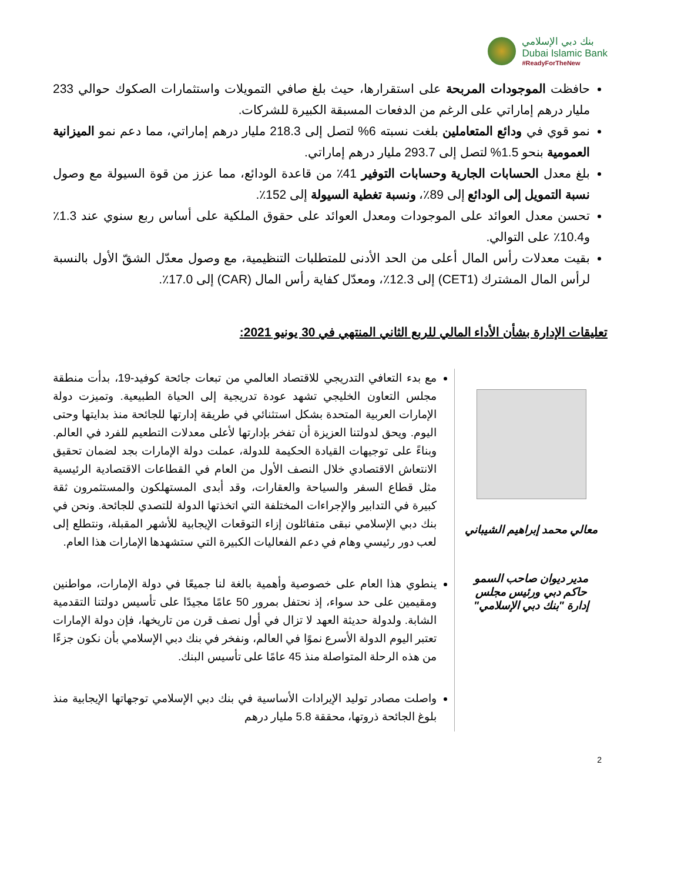بنك دبي الإسلامي
Dubai Islamic Bank
#ReadyForTheNew
حافظت الموجودات المربحة على استقرارها، حيث بلغ صافي التمويلات واستثمارات الصكوك حوالي 233 مليار درهم إماراتي على الرغم من الدفعات المسبقة الكبيرة للشركات.
نمو قوي في ودائع المتعاملين بلغت نسبته 6% لتصل إلى 218.3 مليار درهم إماراتي، مما دعم نمو الميزانية العمومية بنحو 1.5% لتصل إلى 293.7 مليار درهم إماراتي.
بلغ معدل الحسابات الجارية وحسابات التوفير 41٪ من قاعدة الودائع، مما عزز من قوة السيولة مع وصول نسبة التمويل إلى الودائع إلى 89٪، ونسبة تغطية السيولة إلى 152٪.
تحسن معدل العوائد على الموجودات ومعدل العوائد على حقوق الملكية على أساس ربع سنوي عند 1.3٪ و10.4٪ على التوالي.
بقيت معدلات رأس المال أعلى من الحد الأدنى للمتطلبات التنظيمية، مع وصول معدّل الشقّ الأول بالنسبة لرأس المال المشترك (CET1) إلى 12.3٪، ومعدّل كفاية رأس المال (CAR) إلى 17.0٪.
تعليقات الإدارة بشأن الأداء المالي للربع الثاني المنتهي في 30 يونيو 2021:
معالي محمد إبراهيم الشيباني
مدير ديوان صاحب السمو
حاكم دبي ورئيس مجلس
إدارة "بنك دبي الإسلامي"
مع بدء التعافي التدريجي للاقتصاد العالمي من تبعات جائحة كوفيد-19، بدأت منطقة مجلس التعاون الخليجي تشهد عودة تدريجية إلى الحياة الطبيعية. وتميزت دولة الإمارات العربية المتحدة بشكل استثنائي في طريقة إدارتها للجائحة منذ بدايتها وحتى اليوم. ويحق لدولتنا العزيزة أن تفخر بإدارتها لأعلى معدلات التطعيم للفرد في العالم. وبناءً على توجيهات القيادة الحكيمة للدولة، عملت دولة الإمارات بجد لضمان تحقيق الانتعاش الاقتصادي خلال النصف الأول من العام في القطاعات الاقتصادية الرئيسية مثل قطاع السفر والسياحة والعقارات، وقد أبدى المستهلكون والمستثمرون ثقة كبيرة في التدابير والإجراءات المختلفة التي اتخذتها الدولة للتصدي للجائحة. ونحن في بنك دبي الإسلامي نبقى متفائلون إزاء التوقعات الإيجابية للأشهر المقبلة، ونتطلع إلى لعب دور رئيسي وهام في دعم الفعاليات الكبيرة التي ستشهدها الإمارات هذا العام.
ينطوي هذا العام على خصوصية وأهمية بالغة لنا جميعًا في دولة الإمارات، مواطنين ومقيمين على حد سواء، إذ نحتفل بمرور 50 عامًا مجيدًا على تأسيس دولتنا التقدمية الشابة. ولدولة حديثة العهد لا تزال في أول نصف قرن من تاريخها، فإن دولة الإمارات تعتبر اليوم الدولة الأسرع نموًا في العالم، ونفخر في بنك دبي الإسلامي بأن نكون جزءًا من هذه الرحلة المتواصلة منذ 45 عامًا على تأسيس البنك.
واصلت مصادر توليد الإيرادات الأساسية في بنك دبي الإسلامي توجهاتها الإيجابية منذ بلوغ الجائحة ذروتها، محققة 5.8 مليار درهم
2